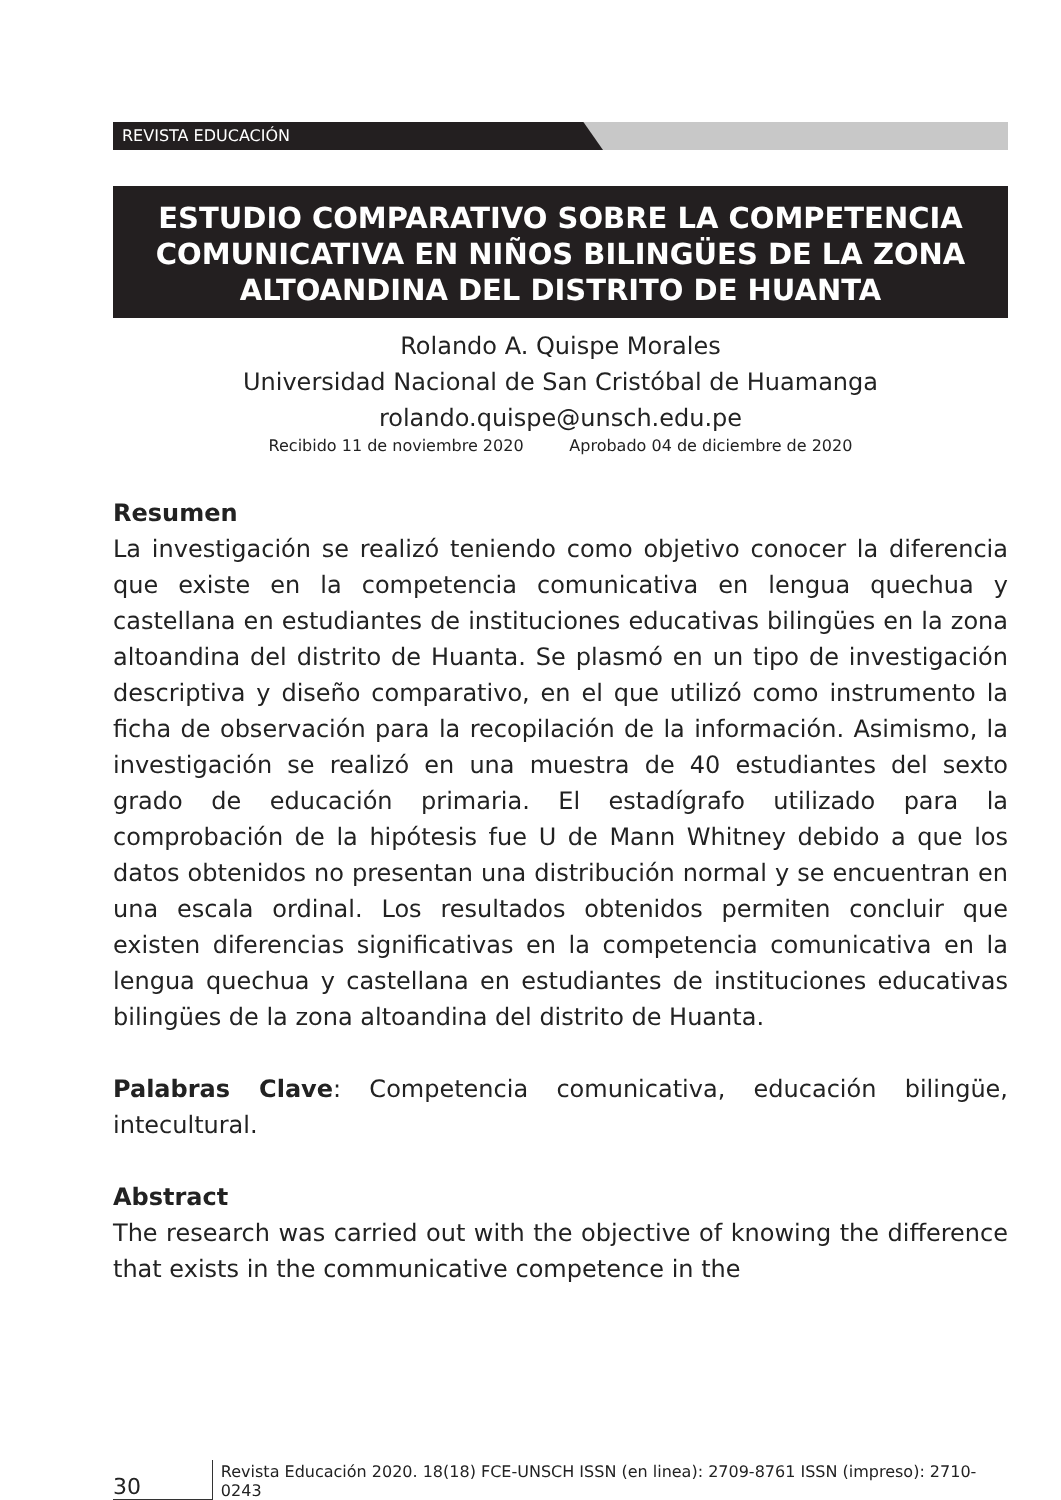REVISTA EDUCACIÓN
ESTUDIO COMPARATIVO SOBRE LA COMPETENCIA COMUNICATIVA EN NIÑOS BILINGÜES DE LA ZONA ALTOANDINA DEL DISTRITO DE HUANTA
Rolando A. Quispe Morales
Universidad Nacional de San Cristóbal de Huamanga
rolando.quispe@unsch.edu.pe
Recibido 11 de noviembre 2020 Aprobado 04 de diciembre de 2020
Resumen
La investigación se realizó teniendo como objetivo conocer la diferencia que existe en la competencia comunicativa en lengua quechua y castellana en estudiantes de instituciones educativas bilingües en la zona altoandina del distrito de Huanta. Se plasmó en un tipo de investigación descriptiva y diseño comparativo, en el que utilizó como instrumento la ficha de observación para la recopilación de la información. Asimismo, la investigación se realizó en una muestra de 40 estudiantes del sexto grado de educación primaria. El estadígrafo utilizado para la comprobación de la hipótesis fue U de Mann Whitney debido a que los datos obtenidos no presentan una distribución normal y se encuentran en una escala ordinal. Los resultados obtenidos permiten concluir que existen diferencias significativas en la competencia comunicativa en la lengua quechua y castellana en estudiantes de instituciones educativas bilingües de la zona altoandina del distrito de Huanta.
Palabras Clave: Competencia comunicativa, educación bilingüe, intecultural.
Abstract
The research was carried out with the objective of knowing the difference that exists in the communicative competence in the
30 Revista Educación 2020. 18(18) FCE-UNSCH ISSN (en linea): 2709-8761 ISSN (impreso): 2710-0243